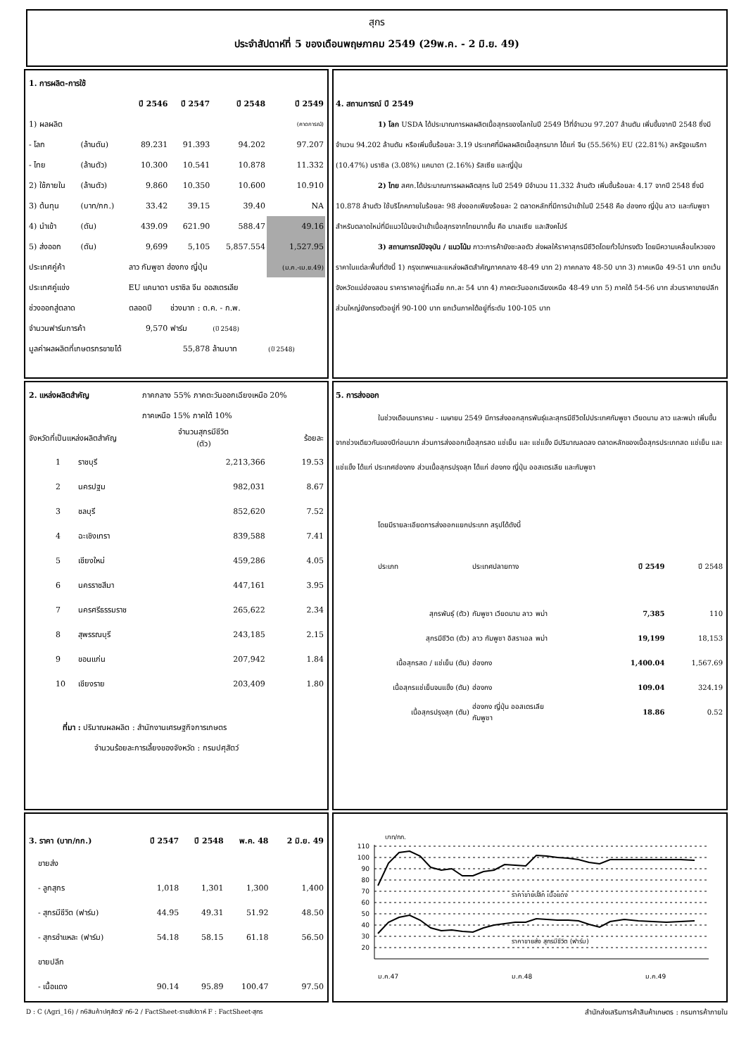สุกร
ประจำสัปดาห์ที่ 5 ของเดือนพฤษภาคม 2549 (29พ.ค. - 2 มิ.ย. 49)
| 1. การผลิต-การใช้ | | | | | |
| --- | --- | --- | --- | --- | --- |
| | | ปี 2546 | ปี 2547 | ปี 2548 | ปี 2549 |
| 1) ผลผลิต | | | | | (คาดการณ์) |
| - โลก | (ล้านตัน) | 89.231 | 91.393 | 94.202 | 97.207 |
| - ไทย | (ล้านตัว) | 10.300 | 10.541 | 10.878 | 11.332 |
| 2) ใช้ภายใน | (ล้านตัว) | 9.860 | 10.350 | 10.600 | 10.910 |
| 3) ต้นทุน | (บาท/กก.) | 33.42 | 39.15 | 39.40 | NA |
| 4) นำเข้า | (ตัน) | 439.09 | 621.90 | 588.47 | 49.16 |
| 5) ส่งออก | (ตัน) | 9,699 | 5,105 | 5,857.554 | 1,527.95 |
| ประเทศคู่ค้า | | ลาว กัมพูชา ฮ่องกง ญี่ปุ่น | | | (ม.ค.-เม.ย.49) |
| ประเทศคู่แข่ง | | EU แคนาดา บราซิล จีน ออสเตรเลีย | | | |
| ช่วงออกสู่ตลาด | | ตลอดปี | ช่วงมาก : ต.ค. - ก.พ. | | |
| จำนวนฟาร์มการค้า | | 9,570 | ฟาร์ม | (ปี 2548) | |
| มูลค่าผลผลิตที่เกษตรกรขายได้ | | | 55,878 | ล้านบาท | (ปี 2548) |
4. สถานการณ์ ปี 2549
1) โลก USDA ได้ประมาณการผลผลิตเนื้อสุกรของโลกในปี 2549 ไว้ที่จำนวน 97.207 ล้านตัน เพิ่มขึ้นจากปี 2548 ซึ่งมีจำนวน 94.202 ล้านตัน หรือเพิ่มขึ้นร้อยละ 3.19 ประเทศที่มีผลผลิตเนื้อสุกรมาก ได้แก่ จีน (55.56%) EU (22.81%) สหรัฐอเมริกา (10.47%) บราซิล (3.08%) แคนาดา (2.16%) รัสเซีย และญี่ปุ่น
2) ไทย สศก.ได้ประมาณการผลผลิตสุกร ในปี 2549 มีจำนวน 11.332 ล้านตัว เพิ่มขึ้นร้อยละ 4.17 จากปี 2548 ซึ่งมี 10.878 ล้านตัว ใช้บริโภคภายในร้อยละ 98 ส่งออกเพียงร้อยละ 2 ตลาดหลักที่มีการนำเข้าในปี 2548 คือ ฮ่องกง ญี่ปุ่น ลาว และกัมพูชา สำหรับตลาดใหม่ที่มีแนวโน้มจะนำเข้าเนื้อสุกรจากไทยมากขึ้น คือ มาเลเซีย และสิงคโปร์
3) สถานการณ์ปัจจุบัน / แนวโน้ม ภาวะการค้ายังชะลอตัว ส่งผลให้ราคาสุกรมีชีวิตโดยทั่วไปทรงตัว โดยมีความเคลื่อนไหวของราคาในแต่ละพื้นที่ดังนี้ 1) กรุงเทพฯและแหล่งผลิตสำคัญภาคกลาง 48-49 บาท 2) ภาคกลาง 48-50 บาท 3) ภาคเหนือ 49-51 บาท ยกเว้นจังหวัดแม่ฮ่องสอน ราคาราคาอยู่ที่เฉลี่ย กก.ละ 54 บาท 4) ภาคตะวันออกเฉียงเหนือ 48-49 บาท 5) ภาคใต้ 54-56 บาท ส่วนราคาขายปลีกส่วนใหญ่ยังทรงตัวอยู่ที่ 90-100 บาท ยกเว้นภาคใต้อยู่ที่ระดับ 100-105 บาท
| 2. แหล่งผลิตสำคัญ | | ภาคกลาง 55% ภาคตะวันออกเฉียงเหนือ 20% | |
| | | ภาคเหนือ 15% ภาคใต้ 10% | |
| จังหวัดที่เป็นแหล่งผลิตสำคัญ | | จำนวนสุกรมีชีวิต (ตัว) | ร้อยละ |
| 1 | ราชบุรี | 2,213,366 | 19.53 |
| 2 | นครปฐม | 982,031 | 8.67 |
| 3 | ชลบุรี | 852,620 | 7.52 |
| 4 | ฉะเชิงเทรา | 839,588 | 7.41 |
| 5 | เชียงใหม่ | 459,286 | 4.05 |
| 6 | นครราชสีมา | 447,161 | 3.95 |
| 7 | นครศรีธรรมราช | 265,622 | 2.34 |
| 8 | สุพรรณบุรี | 243,185 | 2.15 |
| 9 | ขอนแก่น | 207,942 | 1.84 |
| 10 | เชียงราย | 203,409 | 1.80 |
ที่มา : ปริมาณผลผลิต : สำนักงานเศรษฐกิจการเกษตร
จำนวนร้อยละการเลี้ยงของจังหวัด : กรมปศุสัตว์
5. การส่งออก
ในช่วงเดือนมกราคม - เมษายน 2549 มีการส่งออกสุกรพันธุ์และสุกรมีชีวิตไปประเทศกัมพูชา เวียดนาม ลาว และพม่า เพิ่มขึ้นจากช่วงเดียวกันของปีก่อนมาก ส่วนการส่งออกเนื้อสุกรสด แช่เย็น และ แช่แข็ง มีปริมาณลดลง ตลาดหลักของเนื้อสุกรประเภทสด แช่เย็น และแช่แข็ง ได้แก่ ประเทศฮ่องกง ส่วนเนื้อสุกรปรุงสุก ได้แก่ ฮ่องกง ญี่ปุ่น ออสเตรเลีย และกัมพูชา
โดยมีรายละเอียดการส่งออกแยกประเภท สรุปได้ดังนี้
| ประเภท | ประเทศปลายทาง | ปี 2549 | ปี 2548 |
| --- | --- | --- | --- |
| สุกรพันธุ์ (ตัว) | กัมพูชา เวียดนาม ลาว พม่า | 7,385 | 110 |
| สุกรมีชีวิต (ตัว) | ลาว กัมพูชา อิสราเอล พม่า | 19,199 | 18,153 |
| เนื้อสุกรสด / แช่เย็น (ตัน) | ฮ่องกง | 1,400.04 | 1,567.69 |
| เนื้อสุกรแช่เย็นจนแข็ง (ตัน) | ฮ่องกง | 109.04 | 324.19 |
| เนื้อสุกรปรุงสุก (ตัน) | ฮ่องกง ญี่ปุ่น ออสเตรเลีย กัมพูชา | 18.86 | 0.52 |
| 3. ราคา (บาท/กก.) | ปี 2547 | ปี 2548 | พ.ค. 48 | 2 มิ.ย. 49 |
| --- | --- | --- | --- | --- |
| ขายส่ง | | | | |
| - ลูกสุกร | 1,018 | 1,301 | 1,300 | 1,400 |
| - สุกรมีชีวิต (ฟาร์ม) | 44.95 | 49.31 | 51.92 | 48.50 |
| - สุกรชำแหละ (ฟาร์ม) | 54.18 | 58.15 | 61.18 | 56.50 |
| ขายปลีก | | | | |
| - เนื้อแดง | 90.14 | 95.89 | 100.47 | 97.50 |
บาท/กก.
110
100
90
80
70
60
50
40
30
20
ราคาขายปลีก เนื้อแดง
ราคาขายส่ง สุกรมีชีวิต (ฟาร์ม)
ม.ค.47
ม.ค.48
ม.ค.49
D : C (Agri_16) / ก6สินค้าปศุสัตว์/ ก6-2 / FactSheet-รายสัปดาห์ F : FactSheet-สุกร สำนักส่งเสริมการค้าสินค้าเกษตร : กรมการค้าภายใน